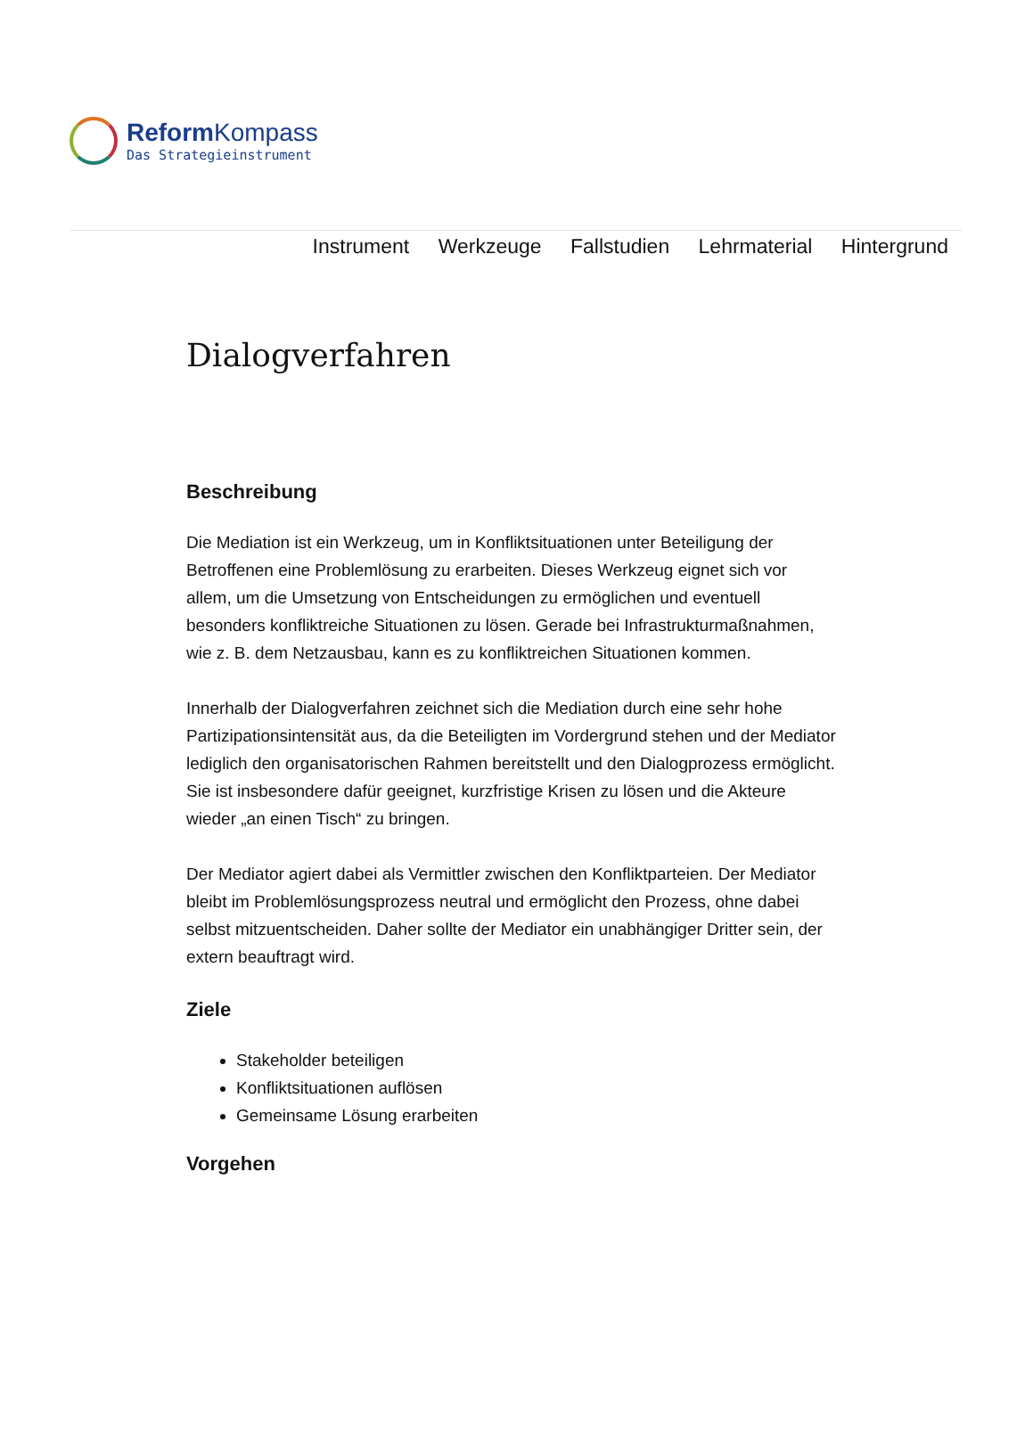Reform Kompass
Das Strategieinstrument
Instrument Werkzeuge Fallstudien Lehrmaterial Hintergrund
Dialogverfahren
Beschreibung
Die Mediation ist ein Werkzeug, um in Konfliktsituationen unter Beteiligung der Betroffenen eine Problemlösung zu erarbeiten. Dieses Werkzeug eignet sich vor allem, um die Umsetzung von Entscheidungen zu ermöglichen und eventuell besonders konfliktreiche Situationen zu lösen. Gerade bei Infrastrukturmaßnahmen, wie z. B. dem Netzausbau, kann es zu konfliktreichen Situationen kommen.
Innerhalb der Dialogverfahren zeichnet sich die Mediation durch eine sehr hohe Partizipationsintensität aus, da die Beteiligten im Vordergrund stehen und der Mediator lediglich den organisatorischen Rahmen bereitstellt und den Dialogprozess ermöglicht. Sie ist insbesondere dafür geeignet, kurzfristige Krisen zu lösen und die Akteure wieder „an einen Tisch“ zu bringen.
Der Mediator agiert dabei als Vermittler zwischen den Konfliktparteien. Der Mediator bleibt im Problemlösungsprozess neutral und ermöglicht den Prozess, ohne dabei selbst mitzuentscheiden. Daher sollte der Mediator ein unabhängiger Dritter sein, der extern beauftragt wird.
Ziele
Stakeholder beteiligen
Konfliktsituationen auflösen
Gemeinsame Lösung erarbeiten
Vorgehen